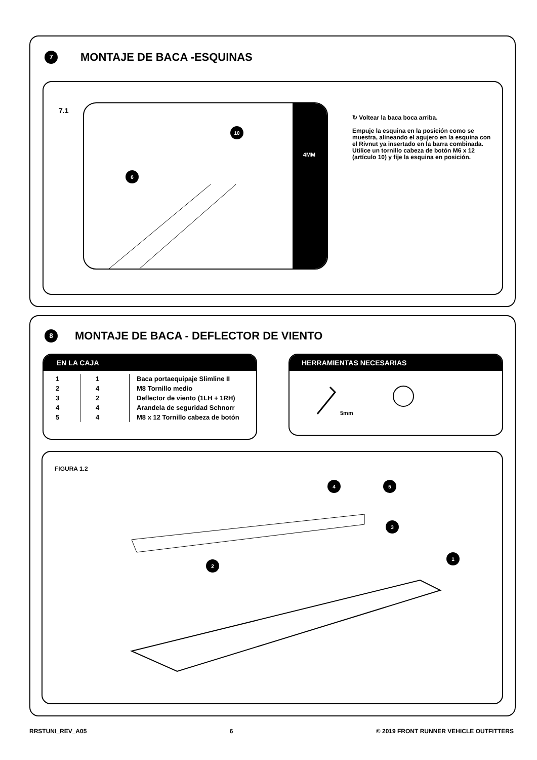7
MONTAJE DE BACA -ESQUINAS
7.1
4MM
6
10
↻ Voltear la baca boca arriba.
Empuje la esquina en la posición como se muestra, alineando el agujero en la esquina con el Rivnut ya insertado en la barra combinada. Utilice un tornillo cabeza de botón M6 x 12 (artículo 10) y fije la esquina en posición.
8
MONTAJE DE BACA - DEFLECTOR DE VIENTO
EN LA CAJA
| 1 | 1 | Baca portaequipaje Slimline II |
| 2 | 4 | M8 Tornillo medio |
| 3 | 2 | Deflector de viento (1LH + 1RH) |
| 4 | 4 | Arandela de seguridad Schnorr |
| 5 | 4 | M8 x 12 Tornillo cabeza de botón |
HERRAMIENTAS NECESARIAS
5mm
FIGURA 1.2
2
3
4
5
1
RRSTUNI_REV_A05 6 © 2019 FRONT RUNNER VEHICLE OUTFITTERS